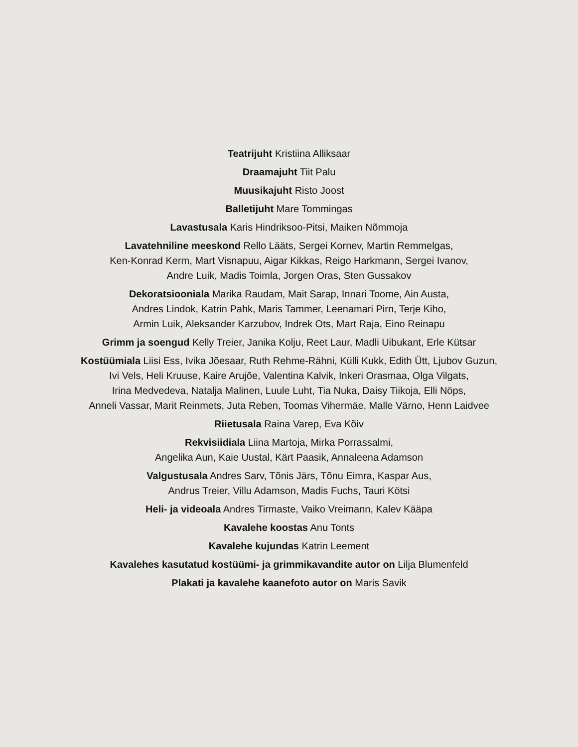Teatrijuht Kristiina Alliksaar
Draamajuht Tiit Palu
Muusikajuht Risto Joost
Balletijuht Mare Tommingas
Lavastusala Karis Hindriksoo-Pitsi, Maiken Nõmmoja
Lavatehniline meeskond Rello Lääts, Sergei Kornev, Martin Remmelgas,
Ken-Konrad Kerm, Mart Visnapuu, Aigar Kikkas, Reigo Harkmann, Sergei Ivanov,
Andre Luik, Madis Toimla, Jorgen Oras, Sten Gussakov
Dekoratsiooniala Marika Raudam, Mait Sarap, Innari Toome, Ain Austa,
Andres Lindok, Katrin Pahk, Maris Tammer, Leenamari Pirn, Terje Kiho,
Armin Luik, Aleksander Karzubov, Indrek Ots, Mart Raja, Eino Reinapu
Grimm ja soengud Kelly Treier, Janika Kolju, Reet Laur, Madli Uibukant, Erle Kütsar
Kostüümiala Liisi Ess, Ivika Jõesaar, Ruth Rehme-Rähni, Külli Kukk, Edith Ütt, Ljubov Guzun,
Ivi Vels, Heli Kruuse, Kaire Arujõe, Valentina Kalvik, Inkeri Orasmaa, Olga Vilgats,
Irina Medvedeva, Natalja Malinen, Luule Luht, Tia Nuka, Daisy Tiikoja, Elli Nöps,
Anneli Vassar, Marit Reinmets, Juta Reben, Toomas Vihermäe, Malle Värno, Henn Laidvee
Riietusala Raina Varep, Eva Kõiv
Rekvisiidiala Liina Martoja, Mirka Porrassalmi,
Angelika Aun, Kaie Uustal, Kärt Paasik, Annaleena Adamson
Valgustusala Andres Sarv, Tõnis Järs, Tõnu Eimra, Kaspar Aus,
Andrus Treier, Villu Adamson, Madis Fuchs, Tauri Kötsi
Heli- ja videoala Andres Tirmaste, Vaiko Vreimann, Kalev Kääpa
Kavalehe koostas Anu Tonts
Kavalehe kujundas Katrin Leement
Kavalehes kasutatud kostüümi- ja grimmikavandite autor on Lilja Blumenfeld
Plakati ja kavalehe kaanefoto autor on Maris Savik